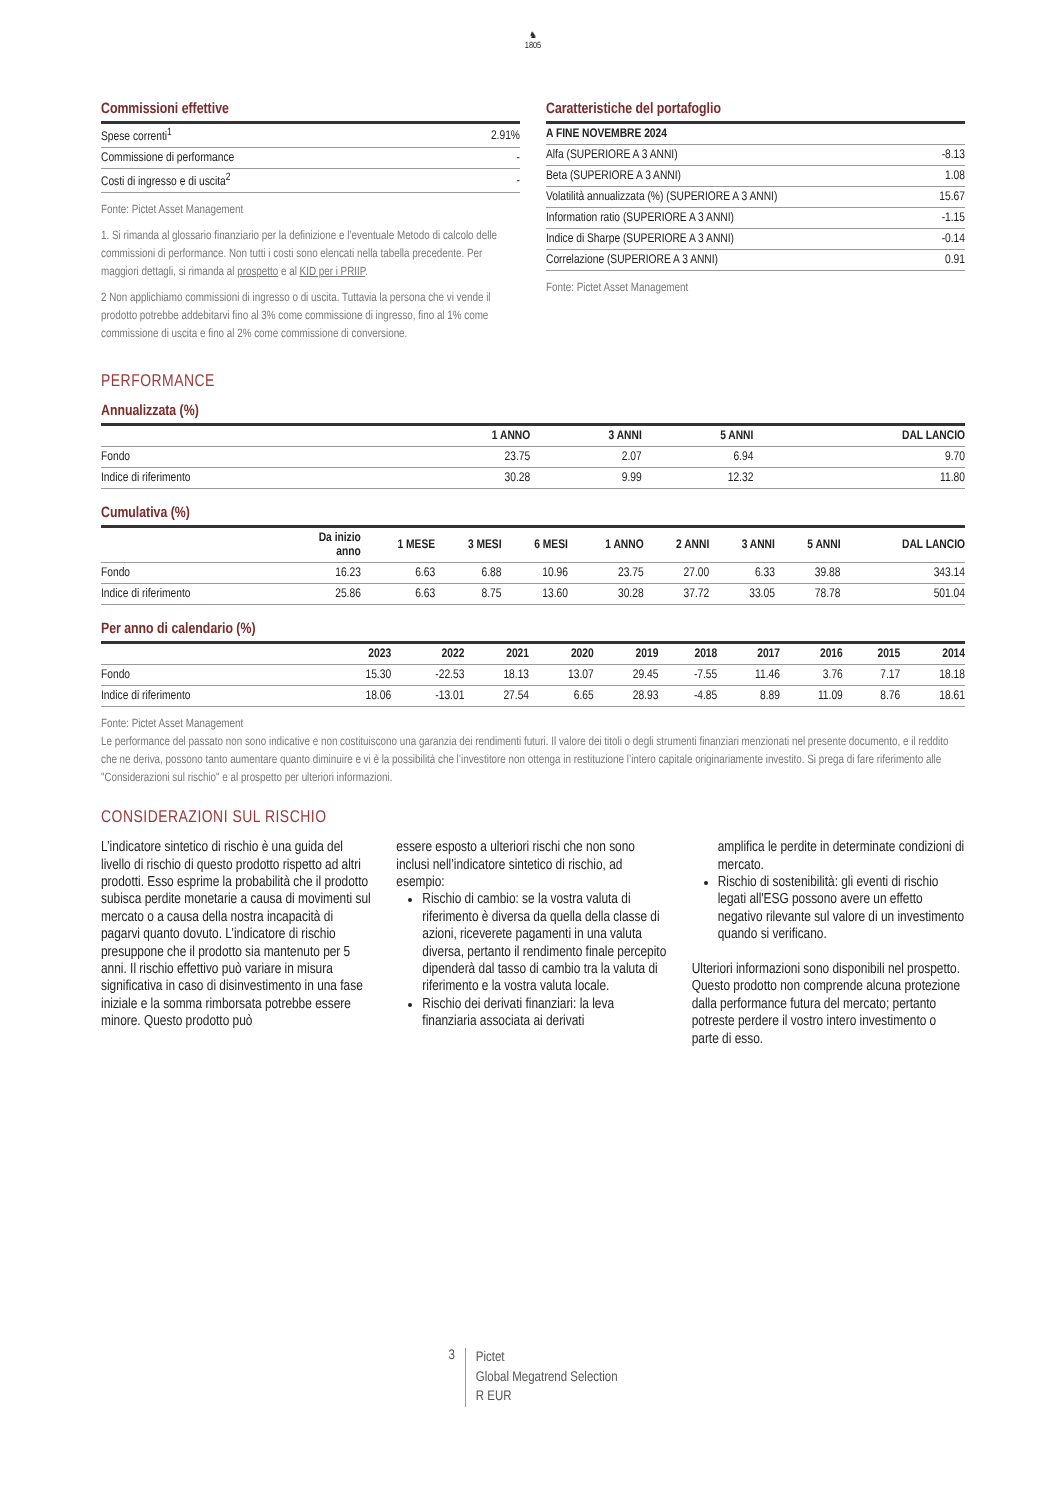♞
1805
Commissioni effettive
| Spese correnti<sup>1</sup> | 2.91% |
| Commissione di performance | - |
| Costi di ingresso e di uscita<sup>2</sup> | - |
Fonte: Pictet Asset Management
1. Si rimanda al glossario finanziario per la definizione e l’eventuale Metodo di calcolo delle commissioni di performance. Non tutti i costi sono elencati nella tabella precedente. Per maggiori dettagli, si rimanda al prospetto e al KID per i PRIIP.
2 Non applichiamo commissioni di ingresso o di uscita. Tuttavia la persona che vi vende il prodotto potrebbe addebitarvi fino al 3% come commissione di ingresso, fino al 1% come commissione di uscita e fino al 2% come commissione di conversione.
Caratteristiche del portafoglio
| A FINE NOVEMBRE 2024 | |
| --- | --- |
| Alfa (SUPERIORE A 3 ANNI) | -8.13 |
| Beta (SUPERIORE A 3 ANNI) | 1.08 |
| Volatilità annualizzata (%) (SUPERIORE A 3 ANNI) | 15.67 |
| Information ratio (SUPERIORE A 3 ANNI) | -1.15 |
| Indice di Sharpe (SUPERIORE A 3 ANNI) | -0.14 |
| Correlazione (SUPERIORE A 3 ANNI) | 0.91 |
Fonte: Pictet Asset Management
PERFORMANCE
Annualizzata (%)
| | 1 ANNO | 3 ANNI | 5 ANNI | DAL LANCIO |
| --- | --- | --- | --- | --- |
| Fondo | 23.75 | 2.07 | 6.94 | 9.70 |
| Indice di riferimento | 30.28 | 9.99 | 12.32 | 11.80 |
Cumulativa (%)
| | Da inizio anno | 1 MESE | 3 MESI | 6 MESI | 1 ANNO | 2 ANNI | 3 ANNI | 5 ANNI | DAL LANCIO |
| --- | --- | --- | --- | --- | --- | --- | --- | --- | --- |
| Fondo | 16.23 | 6.63 | 6.88 | 10.96 | 23.75 | 27.00 | 6.33 | 39.88 | 343.14 |
| Indice di riferimento | 25.86 | 6.63 | 8.75 | 13.60 | 30.28 | 37.72 | 33.05 | 78.78 | 501.04 |
Per anno di calendario (%)
| | 2023 | 2022 | 2021 | 2020 | 2019 | 2018 | 2017 | 2016 | 2015 | 2014 |
| --- | --- | --- | --- | --- | --- | --- | --- | --- | --- | --- |
| Fondo | 15.30 | -22.53 | 18.13 | 13.07 | 29.45 | -7.55 | 11.46 | 3.76 | 7.17 | 18.18 |
| Indice di riferimento | 18.06 | -13.01 | 27.54 | 6.65 | 28.93 | -4.85 | 8.89 | 11.09 | 8.76 | 18.61 |
Fonte: Pictet Asset Management
Le performance del passato non sono indicative e non costituiscono una garanzia dei rendimenti futuri. Il valore dei titoli o degli strumenti finanziari menzionati nel presente documento, e il reddito che ne deriva, possono tanto aumentare quanto diminuire e vi è la possibilità che l’investitore non ottenga in restituzione l’intero capitale originariamente investito. Si prega di fare riferimento alle "Considerazioni sul rischio" e al prospetto per ulteriori informazioni.
CONSIDERAZIONI SUL RISCHIO
L’indicatore sintetico di rischio è una guida del livello di rischio di questo prodotto rispetto ad altri prodotti. Esso esprime la probabilità che il prodotto subisca perdite monetarie a causa di movimenti sul mercato o a causa della nostra incapacità di pagarvi quanto dovuto. L’indicatore di rischio presuppone che il prodotto sia mantenuto per 5 anni. Il rischio effettivo può variare in misura significativa in caso di disinvestimento in una fase iniziale e la somma rimborsata potrebbe essere minore. Questo prodotto può
essere esposto a ulteriori rischi che non sono inclusi nell’indicatore sintetico di rischio, ad esempio:
Rischio di cambio: se la vostra valuta di riferimento è diversa da quella della classe di azioni, riceverete pagamenti in una valuta diversa, pertanto il rendimento finale percepito dipenderà dal tasso di cambio tra la valuta di riferimento e la vostra valuta locale.
Rischio dei derivati finanziari: la leva finanziaria associata ai derivati
amplifica le perdite in determinate condizioni di mercato.
Rischio di sostenibilità: gli eventi di rischio legati all'ESG possono avere un effetto negativo rilevante sul valore di un investimento quando si verificano.
Ulteriori informazioni sono disponibili nel prospetto. Questo prodotto non comprende alcuna protezione dalla performance futura del mercato; pertanto potreste perdere il vostro intero investimento o parte di esso.
3
Pictet
Global Megatrend Selection
R EUR